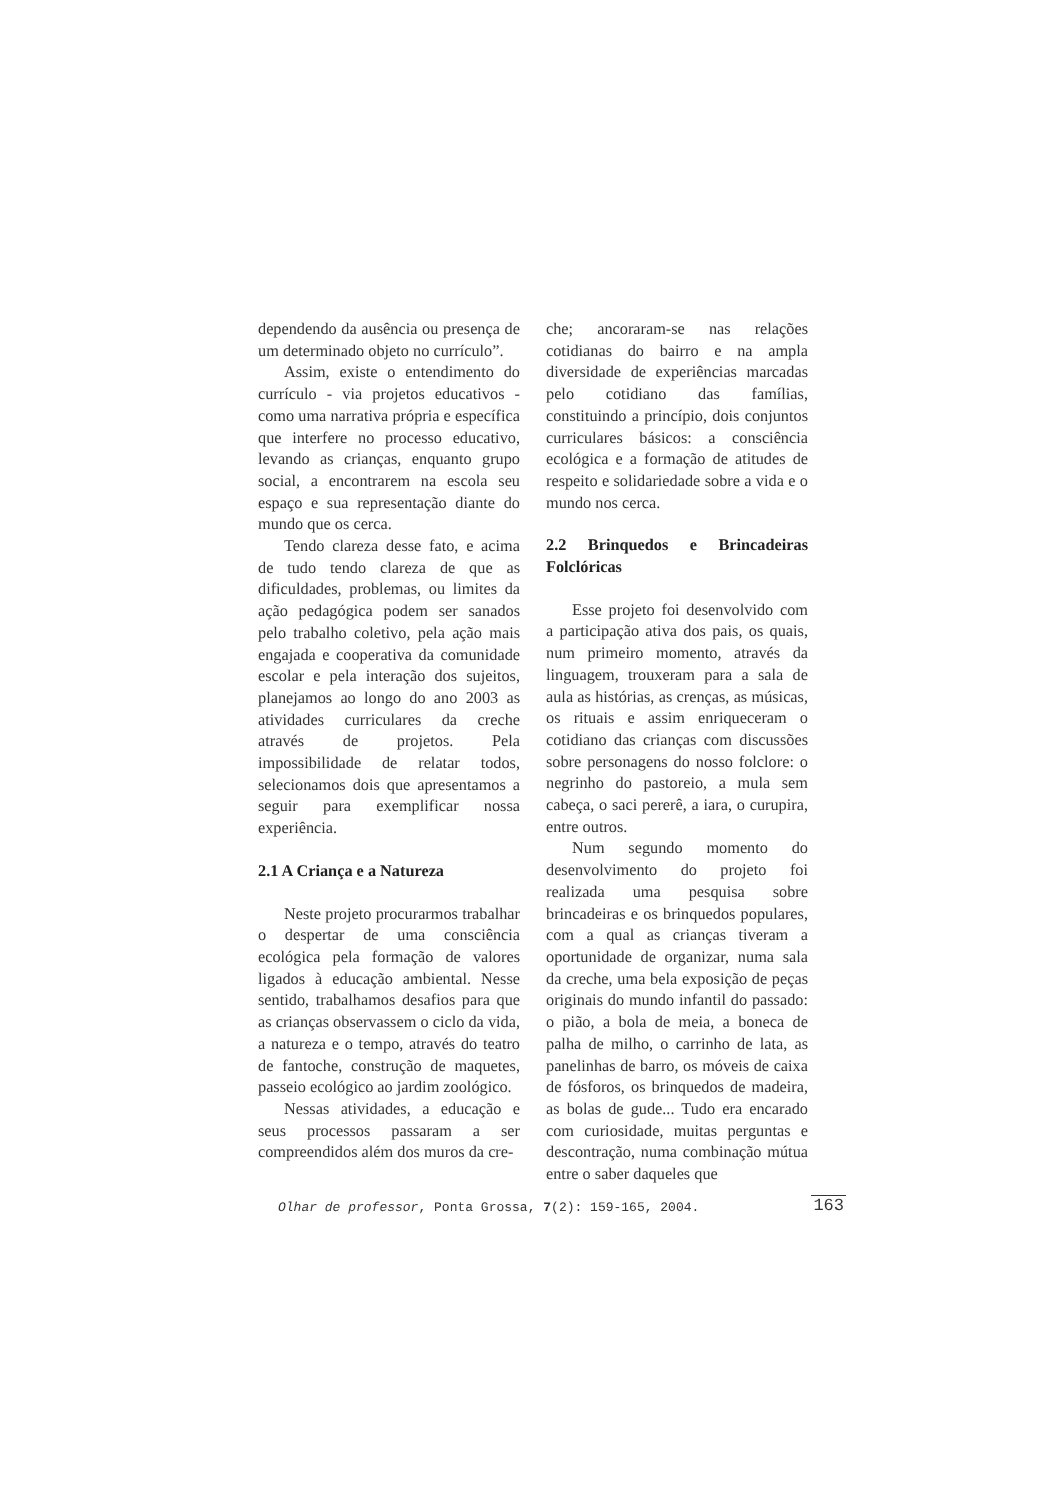dependendo da ausência ou presença de um determinado objeto no currículo”.
Assim, existe o entendimento do currículo - via projetos educativos - como uma narrativa própria e específica que interfere no processo educativo, levando as crianças, enquanto grupo social, a encontrarem na escola seu espaço e sua representação diante do mundo que os cerca.
Tendo clareza desse fato, e acima de tudo tendo clareza de que as dificuldades, problemas, ou limites da ação pedagógica podem ser sanados pelo trabalho coletivo, pela ação mais engajada e cooperativa da comunidade escolar e pela interação dos sujeitos, planejamos ao longo do ano 2003 as atividades curriculares da creche através de projetos. Pela impossibilidade de relatar todos, selecionamos dois que apresentamos a seguir para exemplificar nossa experiência.
2.1 A Criança e a Natureza
Neste projeto procurarmos trabalhar o despertar de uma consciência ecológica pela formação de valores ligados à educação ambiental. Nesse sentido, trabalhamos desafios para que as crianças observassem o ciclo da vida, a natureza e o tempo, através do teatro de fantoche, construção de maquetes, passeio ecológico ao jardim zoológico.
Nessas atividades, a educação e seus processos passaram a ser compreendidos além dos muros da cre-
che; ancoraram-se nas relações cotidianas do bairro e na ampla diversidade de experiências marcadas pelo cotidiano das famílias, constituindo a princípio, dois conjuntos curriculares básicos: a consciência ecológica e a formação de atitudes de respeito e solidariedade sobre a vida e o mundo nos cerca.
2.2 Brinquedos e Brincadeiras Folclóricas
Esse projeto foi desenvolvido com a participação ativa dos pais, os quais, num primeiro momento, através da linguagem, trouxeram para a sala de aula as histórias, as crenças, as músicas, os rituais e assim enriqueceram o cotidiano das crianças com discussões sobre personagens do nosso folclore: o negrinho do pastoreio, a mula sem cabeça, o saci pererê, a iara, o curupira, entre outros.
Num segundo momento do desenvolvimento do projeto foi realizada uma pesquisa sobre brincadeiras e os brinquedos populares, com a qual as crianças tiveram a oportunidade de organizar, numa sala da creche, uma bela exposição de peças originais do mundo infantil do passado: o pião, a bola de meia, a boneca de palha de milho, o carrinho de lata, as panelinhas de barro, os móveis de caixa de fósforos, os brinquedos de madeira, as bolas de gude... Tudo era encarado com curiosidade, muitas perguntas e descontração, numa combinação mútua entre o saber daqueles que
Olhar de professor, Ponta Grossa, 7(2): 159-165, 2004. 163